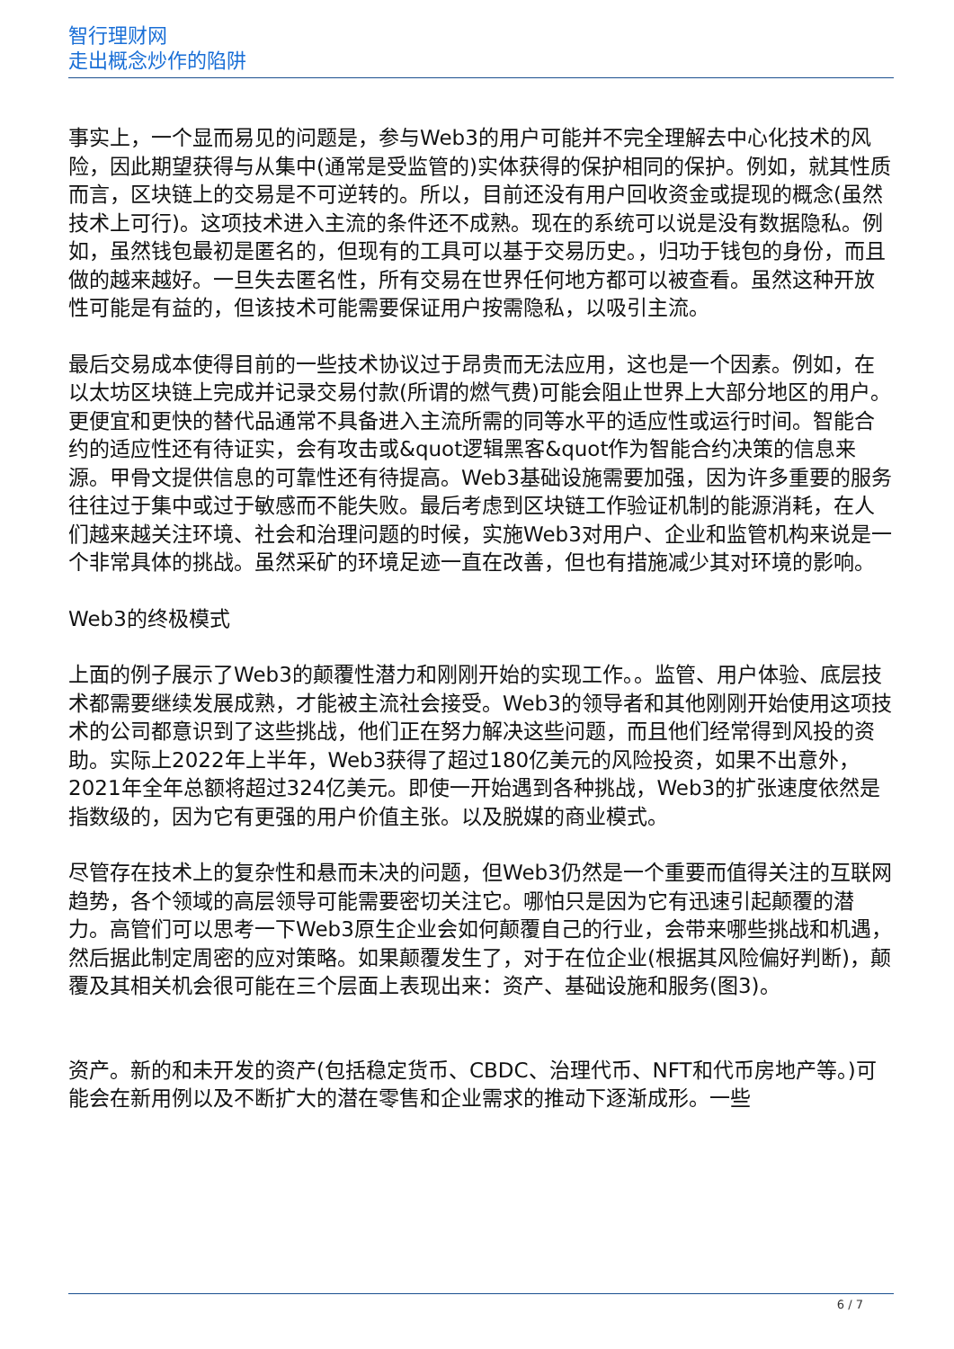智行理财网
走出概念炒作的陷阱
事实上，一个显而易见的问题是，参与Web3的用户可能并不完全理解去中心化技术的风险，因此期望获得与从集中(通常是受监管的)实体获得的保护相同的保护。例如，就其性质而言，区块链上的交易是不可逆转的。所以，目前还没有用户回收资金或提现的概念(虽然技术上可行)。这项技术进入主流的条件还不成熟。现在的系统可以说是没有数据隐私。例如，虽然钱包最初是匿名的，但现有的工具可以基于交易历史。，归功于钱包的身份，而且做的越来越好。一旦失去匿名性，所有交易在世界任何地方都可以被查看。虽然这种开放性可能是有益的，但该技术可能需要保证用户按需隐私，以吸引主流。
最后交易成本使得目前的一些技术协议过于昂贵而无法应用，这也是一个因素。例如，在以太坊区块链上完成并记录交易付款(所谓的燃气费)可能会阻止世界上大部分地区的用户。更便宜和更快的替代品通常不具备进入主流所需的同等水平的适应性或运行时间。智能合约的适应性还有待证实，会有攻击或&quot逻辑黑客&quot作为智能合约决策的信息来源。甲骨文提供信息的可靠性还有待提高。Web3基础设施需要加强，因为许多重要的服务往往过于集中或过于敏感而不能失败。最后考虑到区块链工作验证机制的能源消耗，在人们越来越关注环境、社会和治理问题的时候，实施Web3对用户、企业和监管机构来说是一个非常具体的挑战。虽然采矿的环境足迹一直在改善，但也有措施减少其对环境的影响。
Web3的终极模式
上面的例子展示了Web3的颠覆性潜力和刚刚开始的实现工作。。监管、用户体验、底层技术都需要继续发展成熟，才能被主流社会接受。Web3的领导者和其他刚刚开始使用这项技术的公司都意识到了这些挑战，他们正在努力解决这些问题，而且他们经常得到风投的资助。实际上2022年上半年，Web3获得了超过180亿美元的风险投资，如果不出意外，2021年全年总额将超过324亿美元。即使一开始遇到各种挑战，Web3的扩张速度依然是指数级的，因为它有更强的用户价值主张。以及脱媒的商业模式。
尽管存在技术上的复杂性和悬而未决的问题，但Web3仍然是一个重要而值得关注的互联网趋势，各个领域的高层领导可能需要密切关注它。哪怕只是因为它有迅速引起颠覆的潜力。高管们可以思考一下Web3原生企业会如何颠覆自己的行业，会带来哪些挑战和机遇，然后据此制定周密的应对策略。如果颠覆发生了，对于在位企业(根据其风险偏好判断)，颠覆及其相关机会很可能在三个层面上表现出来：资产、基础设施和服务(图3)。
资产。新的和未开发的资产(包括稳定货币、CBDC、治理代币、NFT和代币房地产等。)可能会在新用例以及不断扩大的潜在零售和企业需求的推动下逐渐成形。一些
6 / 7